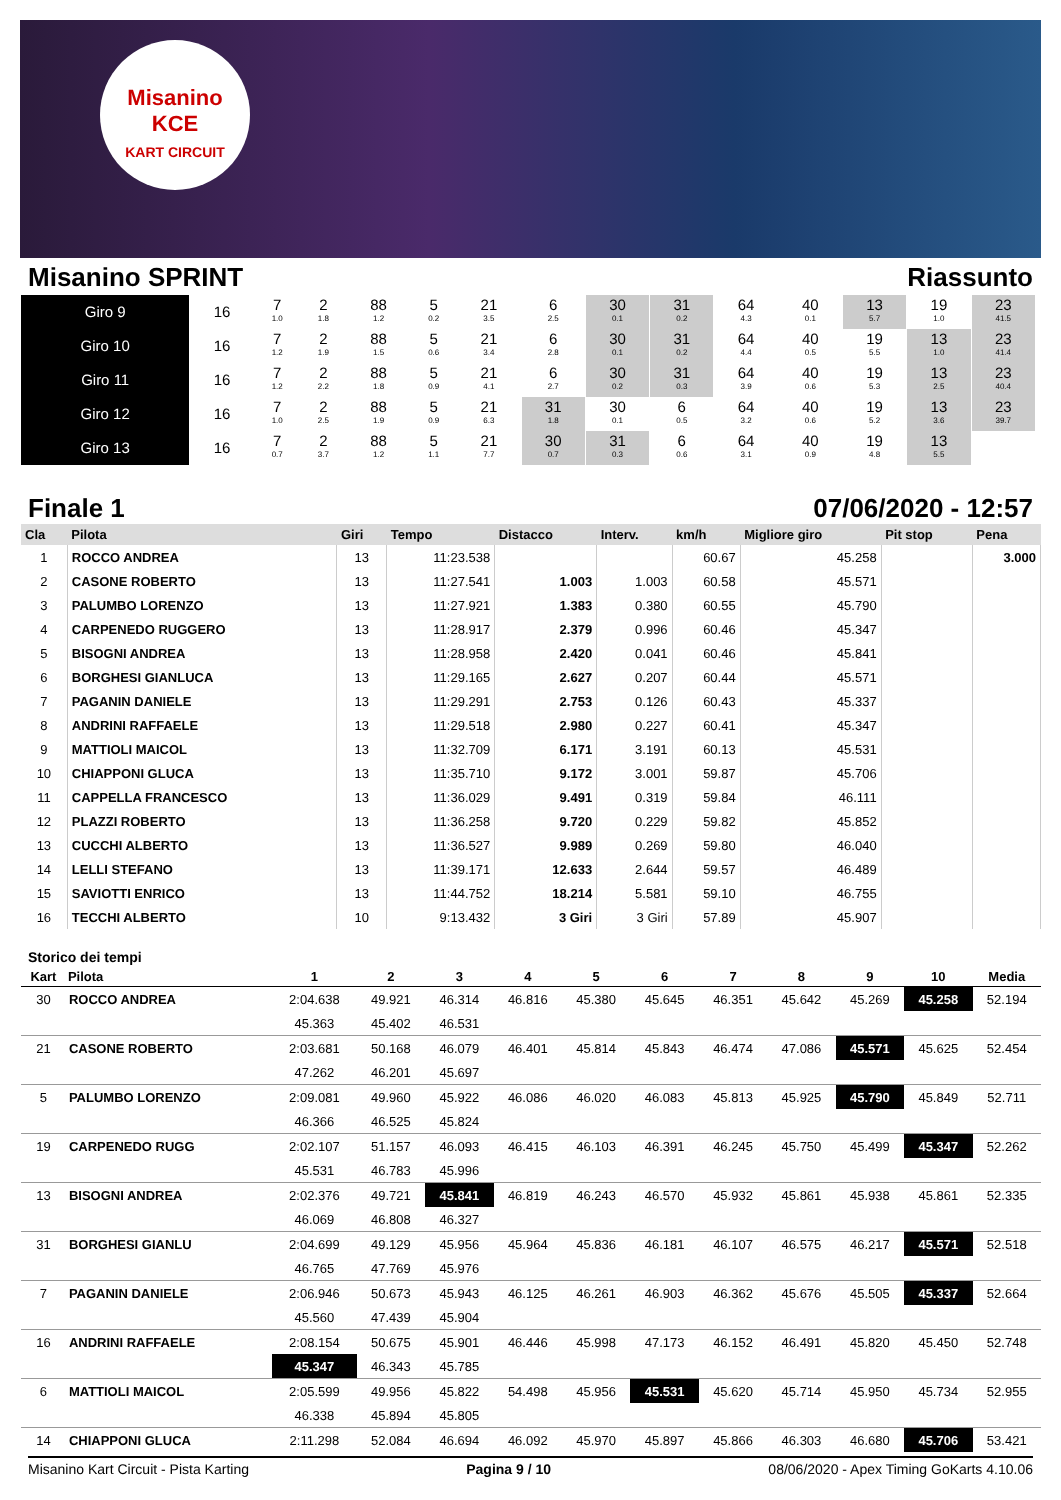Misanino
KCE
KART CIRCUIT
Misanino SPRINT Riassunto
| Giro 9 | 16 | 7 1.0 | 2 1.8 | 88 1.2 | 5 0.2 | 21 3.5 | 6 2.5 | 30 0.1 | 31 0.2 | 64 4.3 | 40 0.1 | 13 5.7 | 19 1.0 | 23 41.5 |
| Giro 10 | 16 | 7 1.2 | 2 1.9 | 88 1.5 | 5 0.6 | 21 3.4 | 6 2.8 | 30 0.1 | 31 0.2 | 64 4.4 | 40 0.5 | 19 5.5 | 13 1.0 | 23 41.4 |
| Giro 11 | 16 | 7 1.2 | 2 2.2 | 88 1.8 | 5 0.9 | 21 4.1 | 6 2.7 | 30 0.2 | 31 0.3 | 64 3.9 | 40 0.6 | 19 5.3 | 13 2.5 | 23 40.4 |
| Giro 12 | 16 | 7 1.0 | 2 2.5 | 88 1.9 | 5 0.9 | 21 6.3 | 31 1.8 | 30 0.1 | 6 0.5 | 64 3.2 | 40 0.6 | 19 5.2 | 13 3.6 | 23 39.7 |
| Giro 13 | 16 | 7 0.7 | 2 3.7 | 88 1.2 | 5 1.1 | 21 7.7 | 30 0.7 | 31 0.3 | 6 0.6 | 64 3.1 | 40 0.9 | 19 4.8 | 13 5.5 | |
Finale 1 07/06/2020 - 12:57
| Cla | Pilota | Giri | Tempo | Distacco | Interv. | km/h | Migliore giro | Pit stop | Pena |
| --- | --- | --- | --- | --- | --- | --- | --- | --- | --- |
| 1 | ROCCO ANDREA | 13 | 11:23.538 | | | 60.67 | 45.258 | | 3.000 |
| 2 | CASONE ROBERTO | 13 | 11:27.541 | 1.003 | 1.003 | 60.58 | 45.571 | | |
| 3 | PALUMBO LORENZO | 13 | 11:27.921 | 1.383 | 0.380 | 60.55 | 45.790 | | |
| 4 | CARPENEDO RUGGERO | 13 | 11:28.917 | 2.379 | 0.996 | 60.46 | 45.347 | | |
| 5 | BISOGNI ANDREA | 13 | 11:28.958 | 2.420 | 0.041 | 60.46 | 45.841 | | |
| 6 | BORGHESI GIANLUCA | 13 | 11:29.165 | 2.627 | 0.207 | 60.44 | 45.571 | | |
| 7 | PAGANIN DANIELE | 13 | 11:29.291 | 2.753 | 0.126 | 60.43 | 45.337 | | |
| 8 | ANDRINI RAFFAELE | 13 | 11:29.518 | 2.980 | 0.227 | 60.41 | 45.347 | | |
| 9 | MATTIOLI MAICOL | 13 | 11:32.709 | 6.171 | 3.191 | 60.13 | 45.531 | | |
| 10 | CHIAPPONI GLUCA | 13 | 11:35.710 | 9.172 | 3.001 | 59.87 | 45.706 | | |
| 11 | CAPPELLA FRANCESCO | 13 | 11:36.029 | 9.491 | 0.319 | 59.84 | 46.111 | | |
| 12 | PLAZZI ROBERTO | 13 | 11:36.258 | 9.720 | 0.229 | 59.82 | 45.852 | | |
| 13 | CUCCHI ALBERTO | 13 | 11:36.527 | 9.989 | 0.269 | 59.80 | 46.040 | | |
| 14 | LELLI STEFANO | 13 | 11:39.171 | 12.633 | 2.644 | 59.57 | 46.489 | | |
| 15 | SAVIOTTI ENRICO | 13 | 11:44.752 | 18.214 | 5.581 | 59.10 | 46.755 | | |
| 16 | TECCHI ALBERTO | 10 | 9:13.432 | 3 Giri | 3 Giri | 57.89 | 45.907 | | |
Storico dei tempi
| Kart | Pilota | 1 | 2 | 3 | 4 | 5 | 6 | 7 | 8 | 9 | 10 | Media |
| --- | --- | --- | --- | --- | --- | --- | --- | --- | --- | --- | --- | --- |
| 30 | ROCCO ANDREA | 2:04.638 | 49.921 | 46.314 | 46.816 | 45.380 | 45.645 | 46.351 | 45.642 | 45.269 | 45.258 | 52.194 |
| | | 45.363 | 45.402 | 46.531 | | | | | | | | |
| 21 | CASONE ROBERTO | 2:03.681 | 50.168 | 46.079 | 46.401 | 45.814 | 45.843 | 46.474 | 47.086 | 45.571 | 45.625 | 52.454 |
| | | 47.262 | 46.201 | 45.697 | | | | | | | | |
| 5 | PALUMBO LORENZO | 2:09.081 | 49.960 | 45.922 | 46.086 | 46.020 | 46.083 | 45.813 | 45.925 | 45.790 | 45.849 | 52.711 |
| | | 46.366 | 46.525 | 45.824 | | | | | | | | |
| 19 | CARPENEDO RUGG | 2:02.107 | 51.157 | 46.093 | 46.415 | 46.103 | 46.391 | 46.245 | 45.750 | 45.499 | 45.347 | 52.262 |
| | | 45.531 | 46.783 | 45.996 | | | | | | | | |
| 13 | BISOGNI ANDREA | 2:02.376 | 49.721 | 45.841 | 46.819 | 46.243 | 46.570 | 45.932 | 45.861 | 45.938 | 45.861 | 52.335 |
| | | 46.069 | 46.808 | 46.327 | | | | | | | | |
| 31 | BORGHESI GIANLU | 2:04.699 | 49.129 | 45.956 | 45.964 | 45.836 | 46.181 | 46.107 | 46.575 | 46.217 | 45.571 | 52.518 |
| | | 46.765 | 47.769 | 45.976 | | | | | | | | |
| 7 | PAGANIN DANIELE | 2:06.946 | 50.673 | 45.943 | 46.125 | 46.261 | 46.903 | 46.362 | 45.676 | 45.505 | 45.337 | 52.664 |
| | | 45.560 | 47.439 | 45.904 | | | | | | | | |
| 16 | ANDRINI RAFFAELE | 2:08.154 | 50.675 | 45.901 | 46.446 | 45.998 | 47.173 | 46.152 | 46.491 | 45.820 | 45.450 | 52.748 |
| | | 45.347 | 46.343 | 45.785 | | | | | | | | |
| 6 | MATTIOLI MAICOL | 2:05.599 | 49.956 | 45.822 | 54.498 | 45.956 | 45.531 | 45.620 | 45.714 | 45.950 | 45.734 | 52.955 |
| | | 46.338 | 45.894 | 45.805 | | | | | | | | |
| 14 | CHIAPPONI GLUCA | 2:11.298 | 52.084 | 46.694 | 46.092 | 45.970 | 45.897 | 45.866 | 46.303 | 46.680 | 45.706 | 53.421 |
Misanino Kart Circuit - Pista Karting Pagina 9 / 10 08/06/2020 - Apex Timing GoKarts 4.10.06